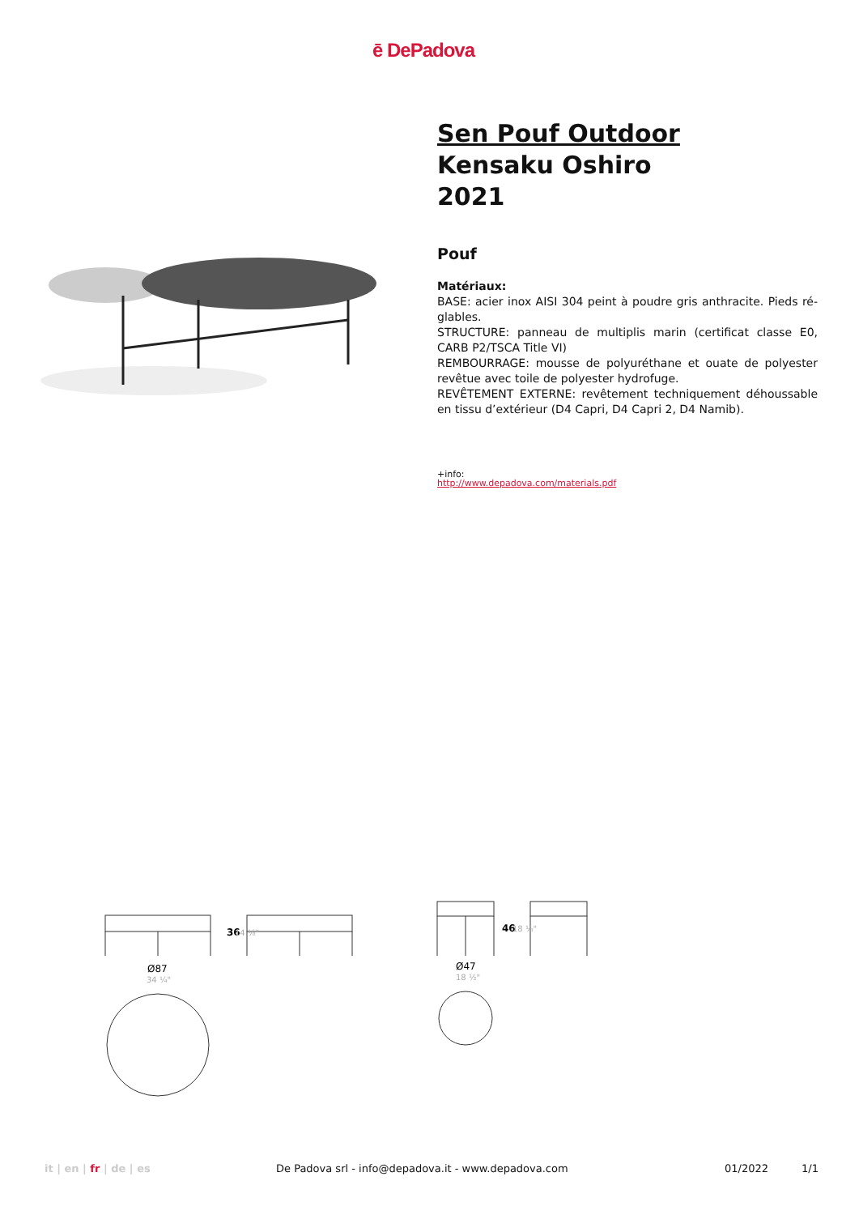ē DePadova
Sen Pouf Outdoor
Kensaku Oshiro
2021
Pouf
Matériaux:
BASE: acier inox AISI 304 peint à poudre gris anthracite. Pieds ré-glables.
STRUCTURE: panneau de multiplis marin (certificat classe E0, CARB P2/TSCA Title VI)
REMBOURRAGE: mousse de polyuréthane et ouate de polyester revêtue avec toile de polyester hydrofuge.
REVÊTEMENT EXTERNE: revêtement techniquement déhoussable en tissu d’extérieur (D4 Capri, D4 Capri 2, D4 Namib).
+info:
http://www.depadova.com/materials.pdf
Ø87
34 ¼"
36
14 ⅛"
Ø47
18 ½"
46
18 ⅛"
it | en | fr | de | es De Padova srl - info@depadova.it - www.depadova.com 01/2022 1/1